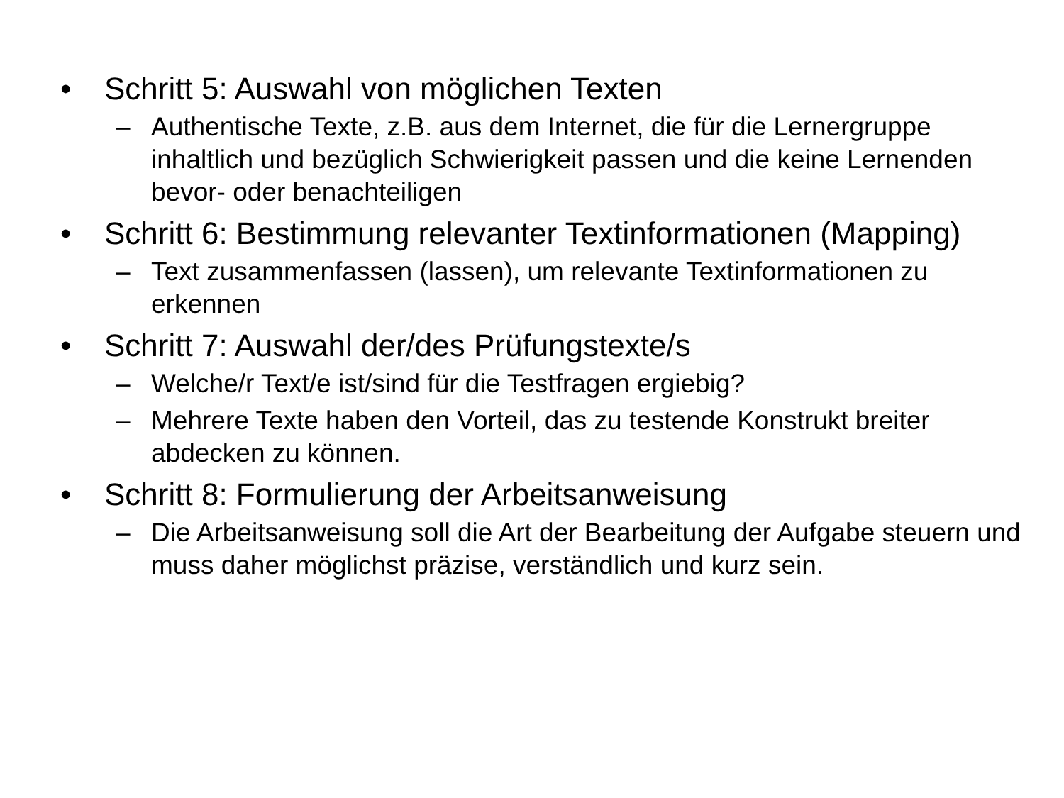• Schritt 5: Auswahl von möglichen Texten
– Authentische Texte, z.B. aus dem Internet, die für die Lernergruppe inhaltlich und bezüglich Schwierigkeit passen und die keine Lernenden bevor- oder benachteiligen
• Schritt 6: Bestimmung relevanter Textinformationen (Mapping)
– Text zusammenfassen (lassen), um relevante Textinformationen zu erkennen
• Schritt 7: Auswahl der/des Prüfungstexte/s
– Welche/r Text/e ist/sind für die Testfragen ergiebig?
– Mehrere Texte haben den Vorteil, das zu testende Konstrukt breiter abdecken zu können.
• Schritt 8: Formulierung der Arbeitsanweisung
– Die Arbeitsanweisung soll die Art der Bearbeitung der Aufgabe steuern und muss daher möglichst präzise, verständlich und kurz sein.